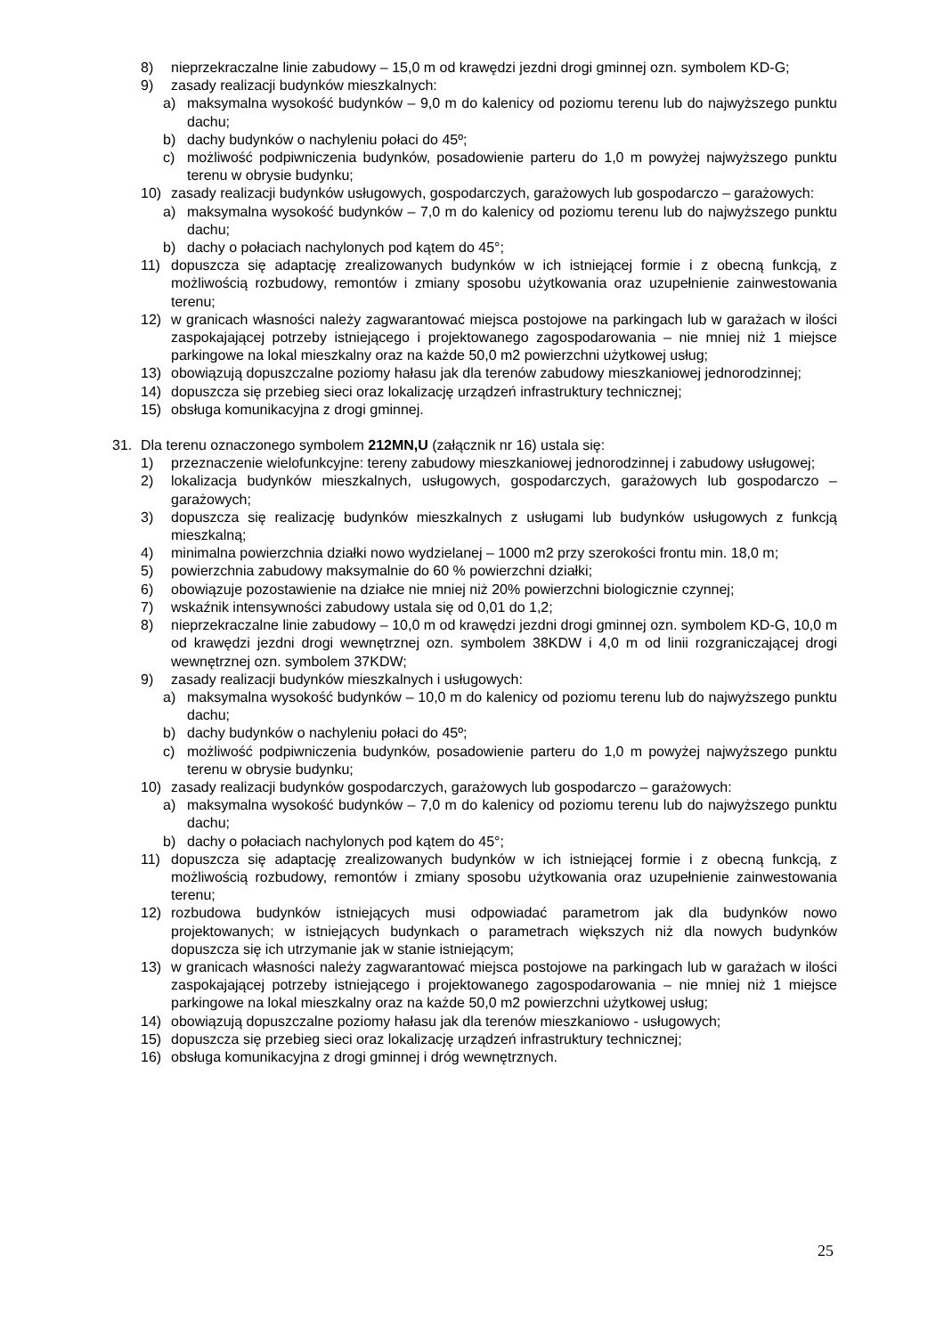8) nieprzekraczalne linie zabudowy – 15,0 m od krawędzi jezdni drogi gminnej ozn. symbolem KD-G;
9) zasady realizacji budynków mieszkalnych:
a) maksymalna wysokość budynków – 9,0 m do kalenicy od poziomu terenu lub do najwyższego punktu dachu;
b) dachy budynków o nachyleniu połaci do 45º;
c) możliwość podpiwniczenia budynków, posadowienie parteru do 1,0 m powyżej najwyższego punktu terenu w obrysie budynku;
10) zasady realizacji budynków usługowych, gospodarczych, garażowych lub gospodarczo – garażowych:
a) maksymalna wysokość budynków – 7,0 m do kalenicy od poziomu terenu lub do najwyższego punktu dachu;
b) dachy o połaciach nachylonych pod kątem do 45°;
11) dopuszcza się adaptację zrealizowanych budynków w ich istniejącej formie i z obecną funkcją, z możliwością rozbudowy, remontów i zmiany sposobu użytkowania oraz uzupełnienie zainwestowania terenu;
12) w granicach własności należy zagwarantować miejsca postojowe na parkingach lub w garażach w ilości zaspokajającej potrzeby istniejącego i projektowanego zagospodarowania – nie mniej niż 1 miejsce parkingowe na lokal mieszkalny oraz na każde 50,0 m2 powierzchni użytkowej usług;
13) obowiązują dopuszczalne poziomy hałasu jak dla terenów zabudowy mieszkaniowej jednorodzinnej;
14) dopuszcza się przebieg sieci oraz lokalizację urządzeń infrastruktury technicznej;
15) obsługa komunikacyjna z drogi gminnej.
31. Dla terenu oznaczonego symbolem 212MN,U (załącznik nr 16) ustala się:
1) przeznaczenie wielofunkcyjne: tereny zabudowy mieszkaniowej jednorodzinnej i zabudowy usługowej;
2) lokalizacja budynków mieszkalnych, usługowych, gospodarczych, garażowych lub gospodarczo – garażowych;
3) dopuszcza się realizację budynków mieszkalnych z usługami lub budynków usługowych z funkcją mieszkalną;
4) minimalna powierzchnia działki nowo wydzielanej – 1000 m2 przy szerokości frontu min. 18,0 m;
5) powierzchnia zabudowy maksymalnie do 60 % powierzchni działki;
6) obowiązuje pozostawienie na działce nie mniej niż 20% powierzchni biologicznie czynnej;
7) wskaźnik intensywności zabudowy ustala się od 0,01 do 1,2;
8) nieprzekraczalne linie zabudowy – 10,0 m od krawędzi jezdni drogi gminnej ozn. symbolem KD-G, 10,0 m od krawędzi jezdni drogi wewnętrznej ozn. symbolem 38KDW i 4,0 m od linii rozgraniczającej drogi wewnętrznej ozn. symbolem 37KDW;
9) zasady realizacji budynków mieszkalnych i usługowych:
a) maksymalna wysokość budynków – 10,0 m do kalenicy od poziomu terenu lub do najwyższego punktu dachu;
b) dachy budynków o nachyleniu połaci do 45º;
c) możliwość podpiwniczenia budynków, posadowienie parteru do 1,0 m powyżej najwyższego punktu terenu w obrysie budynku;
10) zasady realizacji budynków gospodarczych, garażowych lub gospodarczo – garażowych:
a) maksymalna wysokość budynków – 7,0 m do kalenicy od poziomu terenu lub do najwyższego punktu dachu;
b) dachy o połaciach nachylonych pod kątem do 45°;
11) dopuszcza się adaptację zrealizowanych budynków w ich istniejącej formie i z obecną funkcją, z możliwością rozbudowy, remontów i zmiany sposobu użytkowania oraz uzupełnienie zainwestowania terenu;
12) rozbudowa budynków istniejących musi odpowiadać parametrom jak dla budynków nowo projektowanych; w istniejących budynkach o parametrach większych niż dla nowych budynków dopuszcza się ich utrzymanie jak w stanie istniejącym;
13) w granicach własności należy zagwarantować miejsca postojowe na parkingach lub w garażach w ilości zaspokajającej potrzeby istniejącego i projektowanego zagospodarowania – nie mniej niż 1 miejsce parkingowe na lokal mieszkalny oraz na każde 50,0 m2 powierzchni użytkowej usług;
14) obowiązują dopuszczalne poziomy hałasu jak dla terenów mieszkaniowo - usługowych;
15) dopuszcza się przebieg sieci oraz lokalizację urządzeń infrastruktury technicznej;
16) obsługa komunikacyjna z drogi gminnej i dróg wewnętrznych.
25